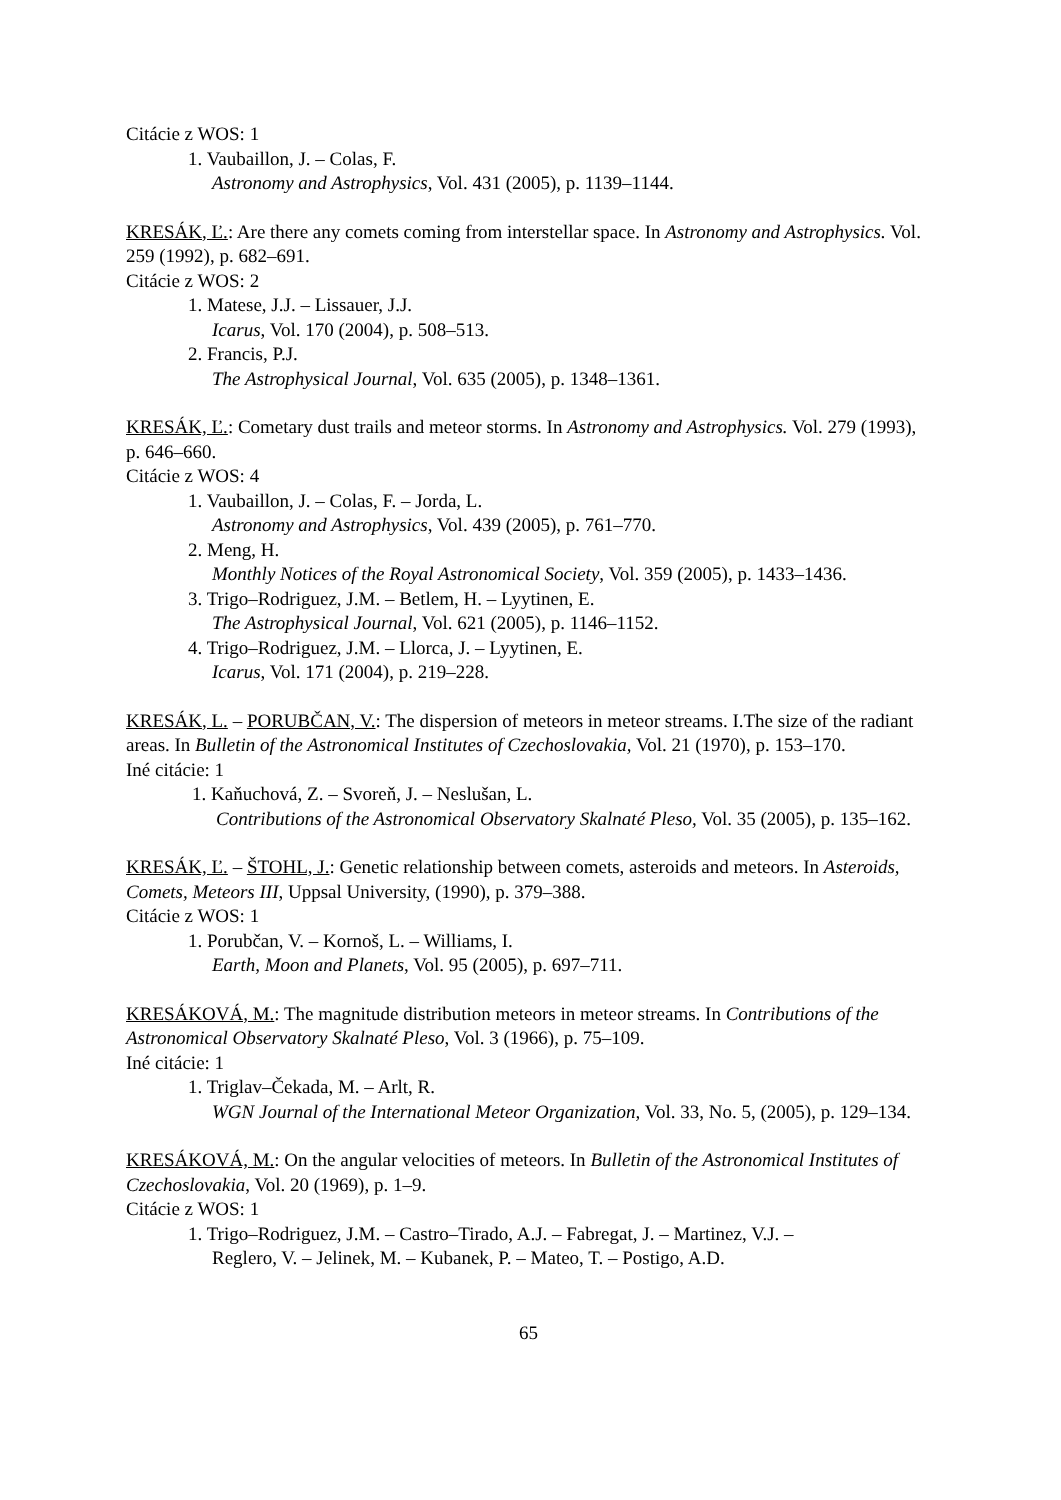Citácie z WOS: 1
1. Vaubaillon, J. – Colas, F.
Astronomy and Astrophysics, Vol. 431 (2005), p. 1139–1144.
KRESÁK, Ľ.: Are there any comets coming from interstellar space. In Astronomy and Astrophysics. Vol. 259 (1992), p. 682–691.
Citácie z WOS: 2
1. Matese, J.J. – Lissauer, J.J.
Icarus, Vol. 170 (2004), p. 508–513.
2. Francis, P.J.
The Astrophysical Journal, Vol. 635 (2005), p. 1348–1361.
KRESÁK, Ľ.: Cometary dust trails and meteor storms. In Astronomy and Astrophysics. Vol. 279 (1993), p. 646–660.
Citácie z WOS: 4
1. Vaubaillon, J. – Colas, F. – Jorda, L.
Astronomy and Astrophysics, Vol. 439 (2005), p. 761–770.
2. Meng, H.
Monthly Notices of the Royal Astronomical Society, Vol. 359 (2005), p. 1433–1436.
3. Trigo–Rodriguez, J.M. – Betlem, H. – Lyytinen, E.
The Astrophysical Journal, Vol. 621 (2005), p. 1146–1152.
4. Trigo–Rodriguez, J.M. – Llorca, J. – Lyytinen, E.
Icarus, Vol. 171 (2004), p. 219–228.
KRESÁK, L. – PORUBČAN, V.: The dispersion of meteors in meteor streams. I.The size of the radiant areas. In Bulletin of the Astronomical Institutes of Czechoslovakia, Vol. 21 (1970), p. 153–170.
Iné citácie: 1
1. Kaňuchová, Z. – Svoreň, J. – Neslušan, L.
Contributions of the Astronomical Observatory Skalnaté Pleso, Vol. 35 (2005), p. 135–162.
KRESÁK, Ľ. – ŠTOHL, J.: Genetic relationship between comets, asteroids and meteors. In Asteroids, Comets, Meteors III, Uppsal University, (1990), p. 379–388.
Citácie z WOS: 1
1. Porubčan, V. – Kornoš, L. – Williams, I.
Earth, Moon and Planets, Vol. 95 (2005), p. 697–711.
KRESÁKOVÁ, M.: The magnitude distribution meteors in meteor streams. In Contributions of the Astronomical Observatory Skalnaté Pleso, Vol. 3 (1966), p. 75–109.
Iné citácie: 1
1. Triglav–Čekada, M. – Arlt, R.
WGN Journal of the International Meteor Organization, Vol. 33, No. 5, (2005), p. 129–134.
KRESÁKOVÁ, M.: On the angular velocities of meteors. In Bulletin of the Astronomical Institutes of Czechoslovakia, Vol. 20 (1969), p. 1–9.
Citácie z WOS: 1
1. Trigo–Rodriguez, J.M. – Castro–Tirado, A.J. – Fabregat, J. – Martinez, V.J. –
Reglero, V. – Jelinek, M. – Kubanek, P. – Mateo, T. – Postigo, A.D.
65